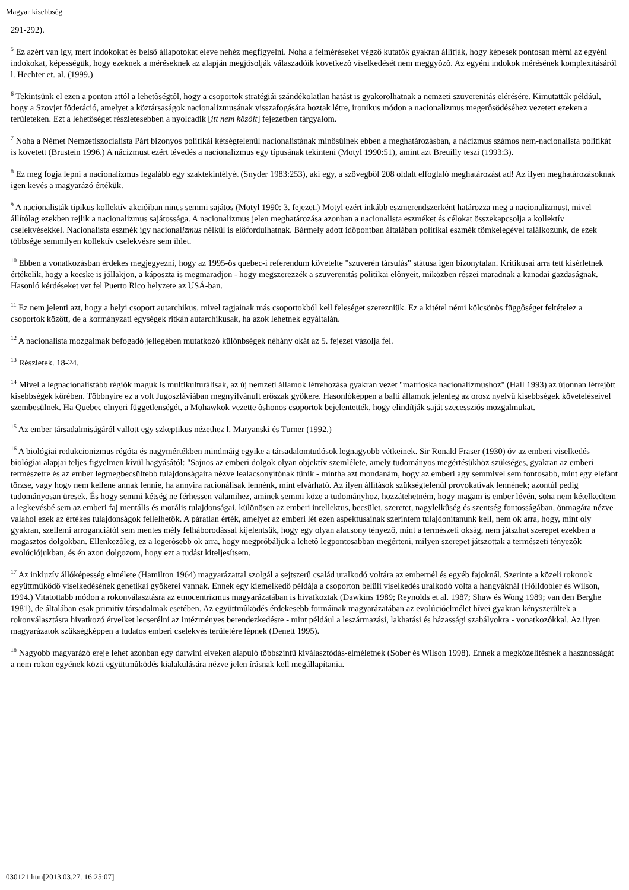Magyar kisebbség
291-292).
<sup>5</sup> Ez azért van így, mert indokokat és belsô állapotokat eleve nehéz megfigyelni. Noha a felméréseket végzô kutatók gyakran állítják, hogy képesek pontosan mérni az egyéni indokokat, képességük, hogy ezeknek a méréseknek az alapján megjósolják válaszadóik következô viselkedését nem meggyôzô. Az egyéni indokok mérésének komplexitásáról l. Hechter et. al. (1999.)
<sup>6</sup> Tekintsünk el ezen a ponton attól a lehetôségtôl, hogy a csoportok stratégiái szándékolatlan hatást is gyakorolhatnak a nemzeti szuverenitás elérésére. Kimutatták például, hogy a Szovjet föderáció, amelyet a köztársaságok nacionalizmusának visszafogására hoztak létre, ironikus módon a nacionalizmus megerôsödéséhez vezetett ezeken a területeken. Ezt a lehetôséget részletesebben a nyolcadik [itt nem közölt] fejezetben tárgyalom.
<sup>7</sup> Noha a Német Nemzetiszocialista Párt bizonyos politikái kétségtelenül nacionalistának minôsülnek ebben a meghatározásban, a nácizmus számos nem-nacionalista politikát is követett (Brustein 1996.) A nácizmust ezért tévedés a nacionalizmus egy típusának tekinteni (Motyl 1990:51), amint azt Breuilly teszi (1993:3).
<sup>8</sup> Ez meg fogja lepni a nacionalizmus legalább egy szaktekintélyét (Snyder 1983:253), aki egy, a szövegbôl 208 oldalt elfoglaló meghatározást ad! Az ilyen meghatározásoknak igen kevés a magyarázó értékük.
<sup>9</sup> A nacionalisták tipikus kollektív akcióiban nincs semmi sajátos (Motyl 1990: 3. fejezet.) Motyl ezért inkább eszmerendszerként határozza meg a nacionalizmust, mivel állítólag ezekben rejlik a nacionalizmus sajátossága. A nacionalizmus jelen meghatározása azonban a nacionalista eszméket és célokat összekapcsolja a kollektív cselekvésekkel. Nacionalista eszmék így nacionalizmus nélkül is elôfordulhatnak. Bármely adott idôpontban általában politikai eszmék tömkelegével találkozunk, de ezek többsége semmilyen kollektív cselekvésre sem ihlet.
<sup>10</sup> Ebben a vonatkozásban érdekes megjegyezni, hogy az 1995-ös quebec-i referendum követelte "szuverén társulás" státusa igen bizonytalan. Kritikusai arra tett kísérletnek értékelik, hogy a kecske is jóllakjon, a káposzta is megmaradjon - hogy megszerezzék a szuverenitás politikai elônyeit, miközben részei maradnak a kanadai gazdaságnak. Hasonló kérdéseket vet fel Puerto Rico helyzete az USÁ-ban.
<sup>11</sup> Ez nem jelenti azt, hogy a helyi csoport autarchikus, mivel tagjainak más csoportokból kell feleséget szerezniük. Ez a kitétel némi kölcsönös függôséget feltételez a csoportok között, de a kormányzati egységek ritkán autarchikusak, ha azok lehetnek egyáltalán.
<sup>12</sup> A nacionalista mozgalmak befogadó jellegében mutatkozó különbségek néhány okát az 5. fejezet vázolja fel.
<sup>13</sup> Részletek. 18-24.
<sup>14</sup> Mivel a legnacionalistább régiók maguk is multikulturálisak, az új nemzeti államok létrehozása gyakran vezet "matrioska nacionalizmushoz" (Hall 1993) az újonnan létrejött kisebbségek körében. Többnyire ez a volt Jugoszláviában megnyilvánult erôszak gyökere. Hasonlóképpen a balti államok jelenleg az orosz nyelvû kisebbségek követeléseivel szembesülnek. Ha Quebec elnyeri függetlenségét, a Mohawkok vezette ôshonos csoportok bejelentették, hogy elindítják saját szecessziós mozgalmukat.
<sup>15</sup> Az ember társadalmiságáról vallott egy szkeptikus nézethez l. Maryanski és Turner (1992.)
<sup>16</sup> A biológiai redukcionizmus régóta és nagymértékben mindmáig egyike a társadalomtudósok legnagyobb vétkeinek. Sir Ronald Fraser (1930) óv az emberi viselkedés biológiai alapjai teljes figyelmen kívül hagyásától: "Sajnos az emberi dolgok olyan objektív szemlélete, amely tudományos megértésükhöz szükséges, gyakran az emberi természetre és az ember legmegbecsültebb tulajdonságaira nézve lealacsonyítónak tûnik - mintha azt mondanám, hogy az emberi agy semmivel sem fontosabb, mint egy elefánt törzse, vagy hogy nem kellene annak lennie, ha annyira racionálisak lennénk, mint elvárható. Az ilyen állítások szükségtelenül provokatívak lennének; azontúl pedig tudományosan üresek. És hogy semmi kétség ne férhessen valamihez, aminek semmi köze a tudományhoz, hozzátehetném, hogy magam is ember lévén, soha nem kételkedtem a legkevésbé sem az emberi faj mentális és morális tulajdonságai, különösen az emberi intellektus, becsület, szeretet, nagylelkûség és szentség fontosságában, önmagára nézve valahol ezek az értékes tulajdonságok fellelhetôk. A páratlan érték, amelyet az emberi lét ezen aspektusainak szerintem tulajdonítanunk kell, nem ok arra, hogy, mint oly gyakran, szellemi arroganciától sem mentes mély felháborodással kijelentsük, hogy egy olyan alacsony tényezô, mint a természeti okság, nem játszhat szerepet ezekben a magasztos dolgokban. Ellenkezôleg, ez a legerôsebb ok arra, hogy megpróbáljuk a lehetô legpontosabban megérteni, milyen szerepet játszottak a természeti tényezôk evolúciójukban, és én azon dolgozom, hogy ezt a tudást kiteljesítsem.
<sup>17</sup> Az inkluzív állóképesség elmélete (Hamilton 1964) magyarázattal szolgál a sejtszerû család uralkodó voltára az embernél és egyéb fajoknál. Szerinte a közeli rokonok együttmûködô viselkedésének genetikai gyökerei vannak. Ennek egy kiemelkedô példája a csoporton belüli viselkedés uralkodó volta a hangyáknál (Hölldobler és Wilson, 1994.) Vitatottabb módon a rokonválasztásra az etnocentrizmus magyarázatában is hivatkoztak (Dawkins 1989; Reynolds et al. 1987; Shaw és Wong 1989; van den Berghe 1981), de általában csak primitív társadalmak esetében. Az együttmûködés érdekesebb formáinak magyarázatában az evolúcióelmélet hívei gyakran kényszerültek a rokonválasztásra hivatkozó érveiket lecserélni az intézményes berendezkedésre - mint például a leszármazási, lakhatási és házassági szabályokra - vonatkozókkal. Az ilyen magyarázatok szükségképpen a tudatos emberi cselekvés területére lépnek (Denett 1995).
<sup>18</sup> Nagyobb magyarázó ereje lehet azonban egy darwini elveken alapuló többszintû kiválasztódás-elméletnek (Sober és Wilson 1998). Ennek a megközelítésnek a hasznosságát a nem rokon egyének közti együttmûködés kialakulására nézve jelen írásnak kell megállapítania.
030121.htm[2013.03.27. 16:25:07]